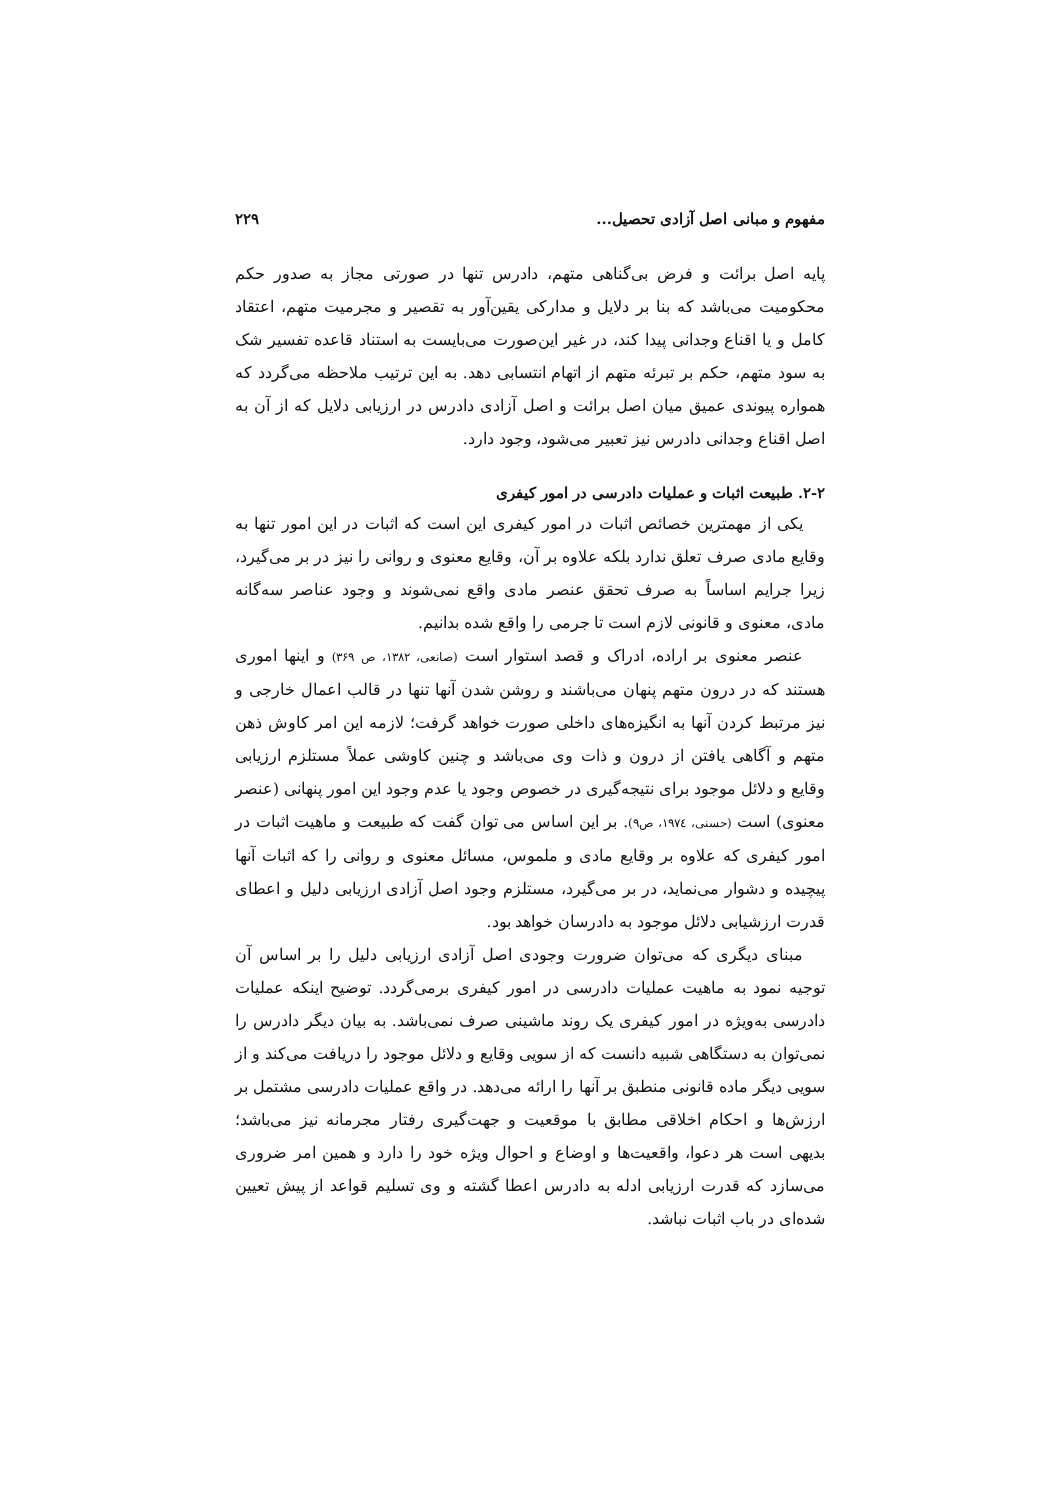مفهوم و مبانی اصل آزادی تحصیل... ۲۲۹
پایه اصل برائت و فرض بی‌گناهی متهم، دادرس تنها در صورتی مجاز به صدور حکم محکومیت می‌باشد که بنا بر دلایل و مدارکی یقین‌آور به تقصیر و مجرمیت متهم، اعتقاد کامل و یا اقناع وجدانی پیدا کند، در غیر این‌صورت می‌بایست به استناد قاعده تفسیر شک به سود متهم، حکم بر تبرئه متهم از اتهام انتسابی دهد. به این ترتیب ملاحظه می‌گردد که همواره پیوندی عمیق میان اصل برائت و اصل آزادی دادرس در ارزیابی دلایل که از آن به اصل اقناع وجدانی دادرس نیز تعبیر می‌شود، وجود دارد.
۲-۲. طبیعت اثبات و عملیات دادرسی در امور کیفری
یکی از مهمترین خصائص اثبات در امور کیفری این است که اثبات در این امور تنها به وقایع مادی صرف تعلق ندارد بلکه علاوه بر آن، وقایع معنوی و روانی را نیز در بر می‌گیرد، زیرا جرایم اساساً به صرف تحقق عنصر مادی واقع نمی‌شوند و وجود عناصر سه‌گانه مادی، معنوی و قانونی لازم است تا جرمی را واقع شده بدانیم.
عنصر معنوی بر اراده، ادراک و قصد استوار است (صانعی، ۱۳۸۲، ص ۳۶۹) و اینها اموری هستند که در درون متهم پنهان می‌باشند و روشن شدن آنها تنها در قالب اعمال خارجی و نیز مرتبط کردن آنها به انگیزه‌های داخلی صورت خواهد گرفت؛ لازمه این امر کاوش ذهن متهم و آگاهی یافتن از درون و ذات وی می‌باشد و چنین کاوشی عملاً مستلزم ارزیابی وقایع و دلائل موجود برای نتیجه‌گیری در خصوص وجود یا عدم وجود این امور پنهانی (عنصر معنوی) است (حسنی، ۱۹۷٤، ص۹). بر این اساس می توان گفت که طبیعت و ماهیت اثبات در امور کیفری که علاوه بر وقایع مادی و ملموس، مسائل معنوی و روانی را که اثبات آنها پیچیده و دشوار می‌نماید، در بر می‌گیرد، مستلزم وجود اصل آزادی ارزیابی دلیل و اعطای قدرت ارزشیابی دلائل موجود به دادرسان خواهد بود.
مبنای دیگری که می‌توان ضرورت وجودی اصل آزادی ارزیابی دلیل را بر اساس آن توجیه نمود به ماهیت عملیات دادرسی در امور کیفری برمی‌گردد. توضیح اینکه عملیات دادرسی به‌ویژه در امور کیفری یک روند ماشینی صرف نمی‌باشد. به بیان دیگر دادرس را نمی‌توان به دستگاهی شبیه دانست که از سویی وقایع و دلائل موجود را دریافت می‌کند و از سویی دیگر ماده قانونی منطبق بر آنها را ارائه می‌دهد. در واقع عملیات دادرسی مشتمل بر ارزش‌ها و احکام اخلاقی مطابق با موقعیت و جهت‌گیری رفتار مجرمانه نیز می‌باشد؛ بدیهی است هر دعوا، واقعیت‌ها و اوضاع و احوال ویژه خود را دارد و همین امر ضروری می‌سازد که قدرت ارزیابی ادله به دادرس اعطا گشته و وی تسلیم قواعد از پیش تعیین شده‌ای در باب اثبات نباشد.